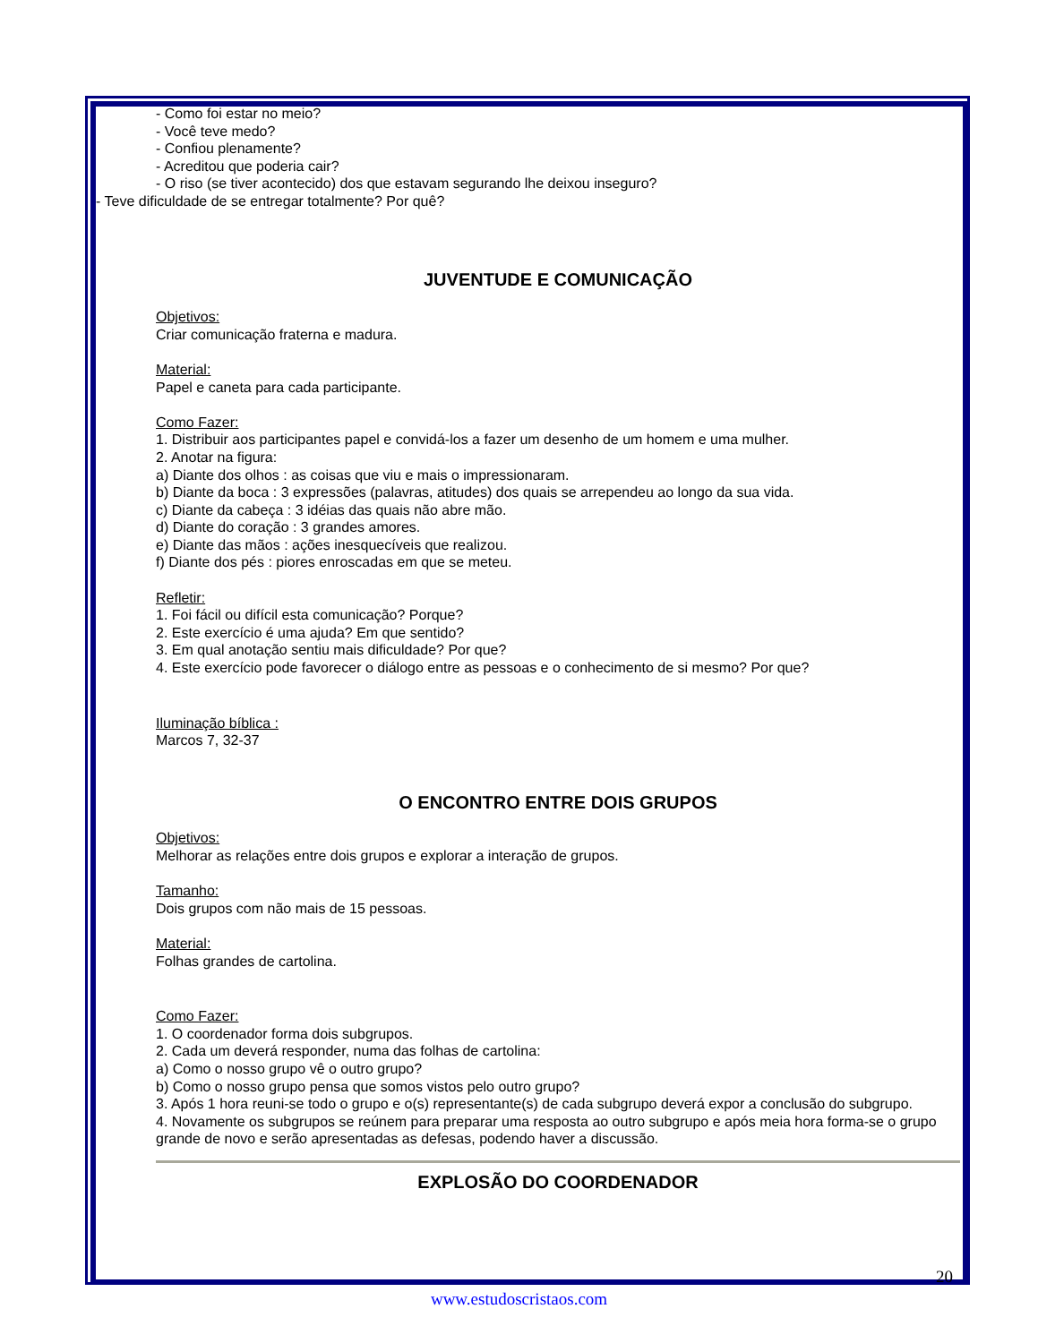- Como foi estar no meio?
- Você teve medo?
- Confiou plenamente?
- Acreditou que poderia cair?
- O riso (se tiver acontecido) dos que estavam segurando lhe deixou inseguro?
- Teve dificuldade de se entregar totalmente? Por quê?
JUVENTUDE E COMUNICAÇÃO
Objetivos:
Criar comunicação fraterna e madura.
Material:
Papel e caneta para cada participante.
Como Fazer:
1. Distribuir aos participantes papel e convidá-los a fazer um desenho de um homem e uma mulher.
2. Anotar na figura:
a) Diante dos olhos : as coisas que viu e mais o impressionaram.
b) Diante da boca : 3 expressões (palavras, atitudes) dos quais se arrependeu ao longo da sua vida.
c) Diante da cabeça : 3 idéias das quais não abre mão.
d) Diante do coração : 3 grandes amores.
e) Diante das mãos : ações inesquecíveis que realizou.
f) Diante dos pés : piores enroscadas em que se meteu.
Refletir:
1. Foi fácil ou difícil esta comunicação? Porque?
2. Este exercício é uma ajuda? Em que sentido?
3. Em qual anotação sentiu mais dificuldade? Por que?
4. Este exercício pode favorecer o diálogo entre as pessoas e o conhecimento de si mesmo? Por que?
Iluminação bíblica :
Marcos 7, 32-37
O ENCONTRO ENTRE DOIS GRUPOS
Objetivos:
Melhorar as relações entre dois grupos e explorar a interação de grupos.
Tamanho:
Dois grupos com não mais de 15 pessoas.
Material:
Folhas grandes de cartolina.
Como Fazer:
1. O coordenador forma dois subgrupos.
2. Cada um deverá responder, numa das folhas de cartolina:
a) Como o nosso grupo vê o outro grupo?
b) Como o nosso grupo pensa que somos vistos pelo outro grupo?
3. Após 1 hora reuni-se todo o grupo e o(s) representante(s) de cada subgrupo deverá expor a conclusão do subgrupo.
4. Novamente os subgrupos se reúnem para preparar uma resposta ao outro subgrupo e após meia hora forma-se o grupo grande de novo e serão apresentadas as defesas, podendo haver a discussão.
EXPLOSÃO DO COORDENADOR
20
www.estudoscristaos.com